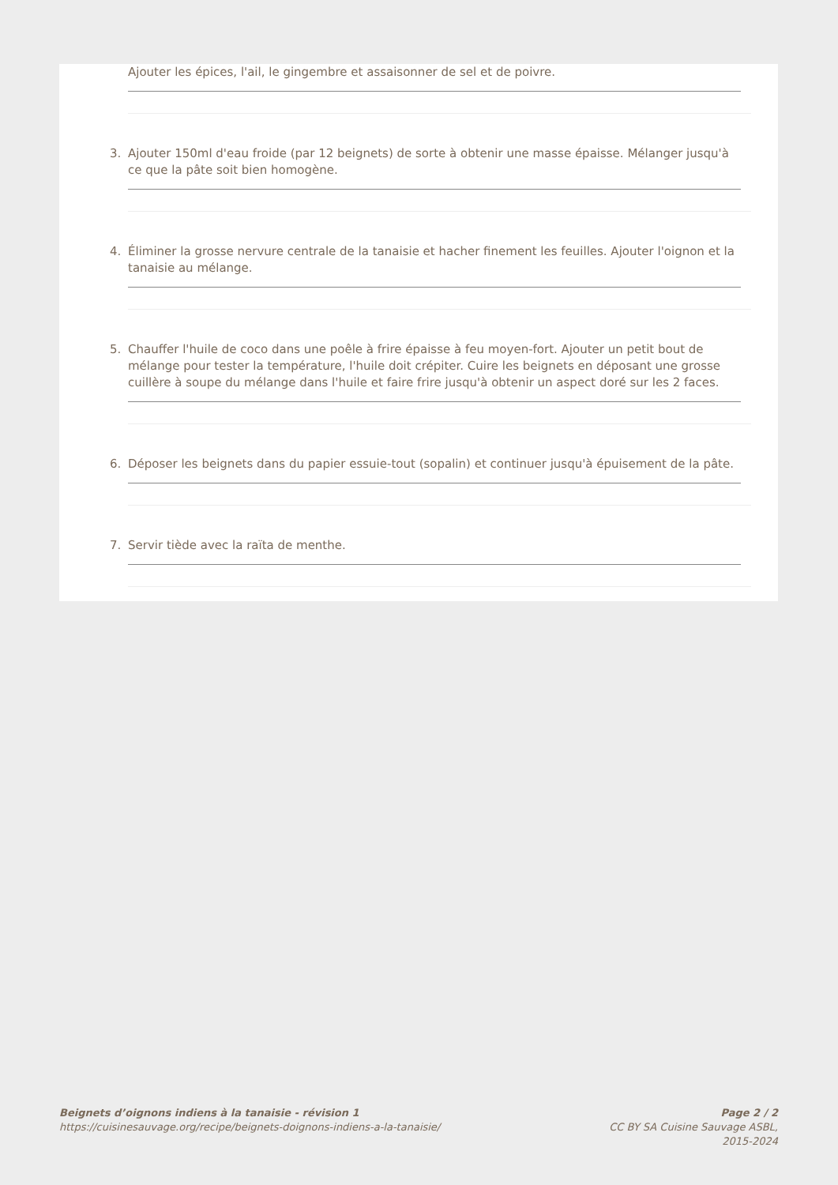Ajouter les épices, l'ail, le gingembre et assaisonner de sel et de poivre.
3. Ajouter 150ml d'eau froide (par 12 beignets) de sorte à obtenir une masse épaisse. Mélanger jusqu'à ce que la pâte soit bien homogène.
4. Éliminer la grosse nervure centrale de la tanaisie et hacher finement les feuilles. Ajouter l'oignon et la tanaisie au mélange.
5. Chauffer l'huile de coco dans une poêle à frire épaisse à feu moyen-fort. Ajouter un petit bout de mélange pour tester la température, l'huile doit crépiter. Cuire les beignets en déposant une grosse cuillère à soupe du mélange dans l'huile et faire frire jusqu'à obtenir un aspect doré sur les 2 faces.
6. Déposer les beignets dans du papier essuie-tout (sopalin) et continuer jusqu'à épuisement de la pâte.
7. Servir tiède avec la raïta de menthe.
Beignets d’oignons indiens à la tanaisie - révision 1
https://cuisinesauvage.org/recipe/beignets-doignons-indiens-a-la-tanaisie/
Page 2 / 2
CC BY SA Cuisine Sauvage ASBL,
2015-2024